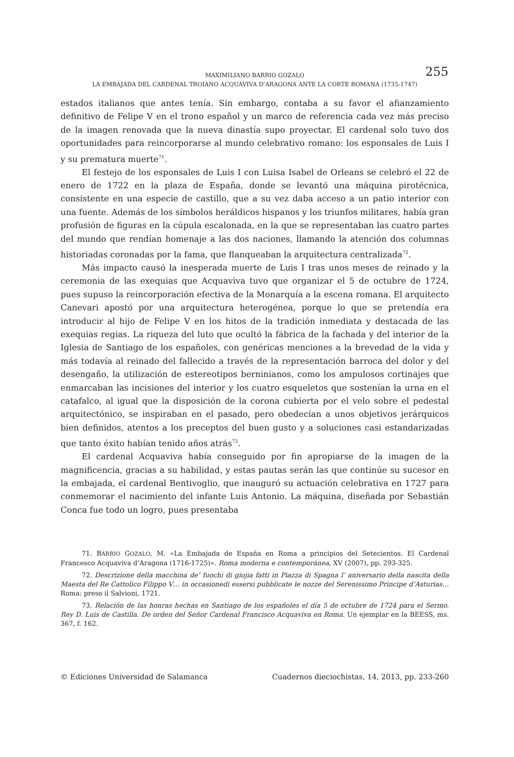MAXIMILIANO BARRIO GOZALO
LA EMBAJADA DEL CARDENAL TROIANO ACQUAVIVA D’ARAGONA ANTE LA CORTE ROMANA (1735-1747)
255
estados italianos que antes tenía. Sin embargo, contaba a su favor el afianzamiento definitivo de Felipe V en el trono español y un marco de referencia cada vez más preciso de la imagen renovada que la nueva dinastía supo proyectar. El cardenal solo tuvo dos oportunidades para reincorporarse al mundo celebrativo romano: los esponsales de Luis I y su prematura muerte<sup>71</sup>.
El festejo de los esponsales de Luis I con Luisa Isabel de Orleans se celebró el 22 de enero de 1722 en la plaza de España, donde se levantó una máquina pirotécnica, consistente en una especie de castillo, que a su vez daba acceso a un patio interior con una fuente. Además de los símbolos heráldicos hispanos y los triunfos militares, había gran profusión de figuras en la cúpula escalonada, en la que se representaban las cuatro partes del mundo que rendían homenaje a las dos naciones, llamando la atención dos columnas historiadas coronadas por la fama, que flanqueaban la arquitectura centralizada<sup>72</sup>.
Más impacto causó la inesperada muerte de Luis I tras unos meses de reinado y la ceremonia de las exequias que Acquaviva tuvo que organizar el 5 de octubre de 1724, pues supuso la reincorporación efectiva de la Monarquía a la escena romana. El arquitecto Canevari apostó por una arquitectura heterogénea, porque lo que se pretendía era introducir al hijo de Felipe V en los hitos de la tradición inmediata y destacada de las exequias regias. La riqueza del luto que ocultó la fábrica de la fachada y del interior de la Iglesia de Santiago de los españoles, con genéricas menciones a la brevedad de la vida y más todavía al reinado del fallecido a través de la representación barroca del dolor y del desengaño, la utilización de estereotipos berninianos, como los ampulosos cortinajes que enmarcaban las incisiones del interior y los cuatro esqueletos que sostenían la urna en el catafalco, al igual que la disposición de la corona cubierta por el velo sobre el pedestal arquitectónico, se inspiraban en el pasado, pero obedecían a unos objetivos jerárquicos bien definidos, atentos a los preceptos del buen gusto y a soluciones casi estandarizadas que tanto éxito habían tenido años atrás<sup>73</sup>.
El cardenal Acquaviva había conseguido por fin apropiarse de la imagen de la magnificencia, gracias a su habilidad, y estas pautas serán las que continúe su sucesor en la embajada, el cardenal Bentivoglio, que inauguró su actuación celebrativa en 1727 para conmemorar el nacimiento del infante Luis Antonio. La máquina, diseñada por Sebastián Conca fue todo un logro, pues presentaba
71. BARRIO GOZALO, M. «La Embajada de España en Roma a principios del Setecientos. El Cardenal Francesco Acquaviva d’Aragona (1716-1725)». Roma moderna e contemporánea, XV (2007), pp. 293-325.
72. Descrizione della macchina de’ fuochi di giojia fatti in Piazza di Spagna l’ aniversario della nascita della Maesta del Re Cattolico Filippo V… in occasionedi essersi pubblicate le nozze del Serenissimo Principe d’Asturias… Roma: preso il Salvioni, 1721.
73. Relación de las honras hechas en Santiago de los españoles el día 5 de octubre de 1724 para el Sermo. Rey D. Luis de Castilla. De orden del Señor Cardenal Francisco Acquaviva en Roma. Un ejemplar en la BEESS, ms. 367, f. 162.
© Ediciones Universidad de Salamanca Cuadernos dieciochistas, 14, 2013, pp. 233-260